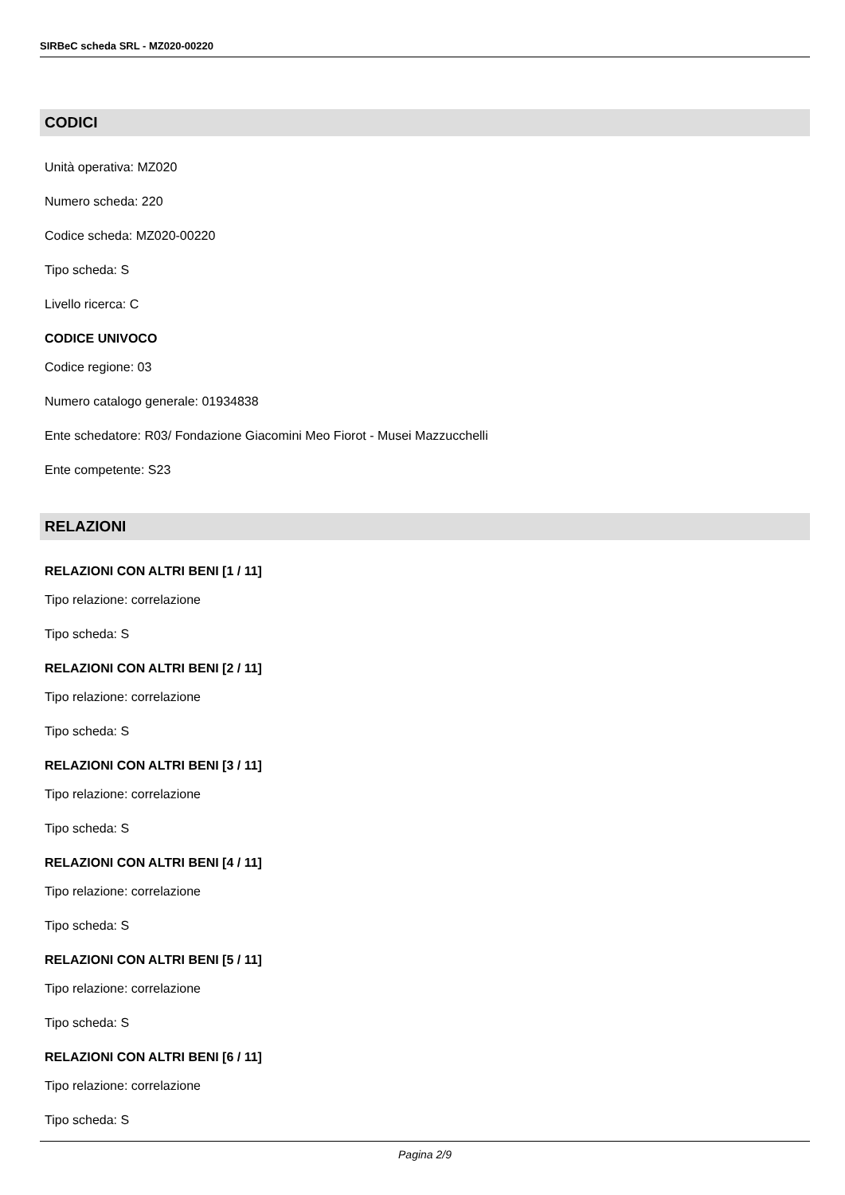SIRBeC scheda SRL - MZ020-00220
CODICI
Unità operativa: MZ020
Numero scheda: 220
Codice scheda: MZ020-00220
Tipo scheda: S
Livello ricerca: C
CODICE UNIVOCO
Codice regione: 03
Numero catalogo generale: 01934838
Ente schedatore: R03/ Fondazione Giacomini Meo Fiorot - Musei Mazzucchelli
Ente competente: S23
RELAZIONI
RELAZIONI CON ALTRI BENI [1 / 11]
Tipo relazione: correlazione
Tipo scheda: S
RELAZIONI CON ALTRI BENI [2 / 11]
Tipo relazione: correlazione
Tipo scheda: S
RELAZIONI CON ALTRI BENI [3 / 11]
Tipo relazione: correlazione
Tipo scheda: S
RELAZIONI CON ALTRI BENI [4 / 11]
Tipo relazione: correlazione
Tipo scheda: S
RELAZIONI CON ALTRI BENI [5 / 11]
Tipo relazione: correlazione
Tipo scheda: S
RELAZIONI CON ALTRI BENI [6 / 11]
Tipo relazione: correlazione
Tipo scheda: S
Pagina 2/9